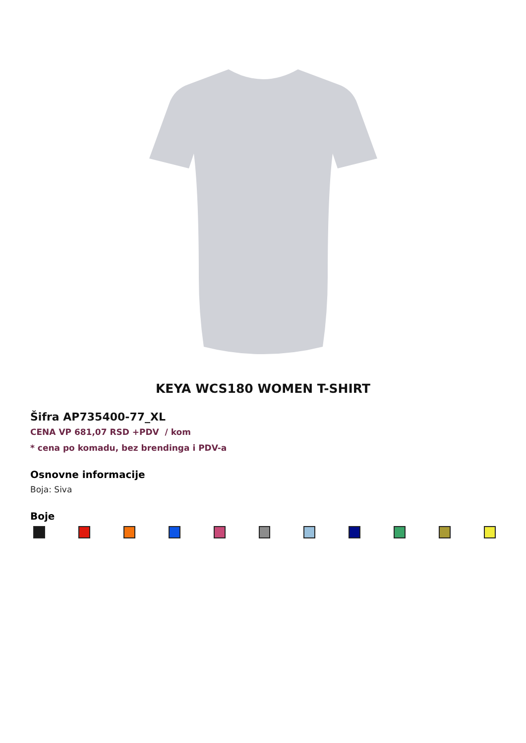KEYA WCS180 WOMEN T-SHIRT
Šifra AP735400-77_XL
CENA VP 681,07 RSD +PDV / kom
* cena po komadu, bez brendinga i PDV-a
Osnovne informacije
Boja: Siva
Boje